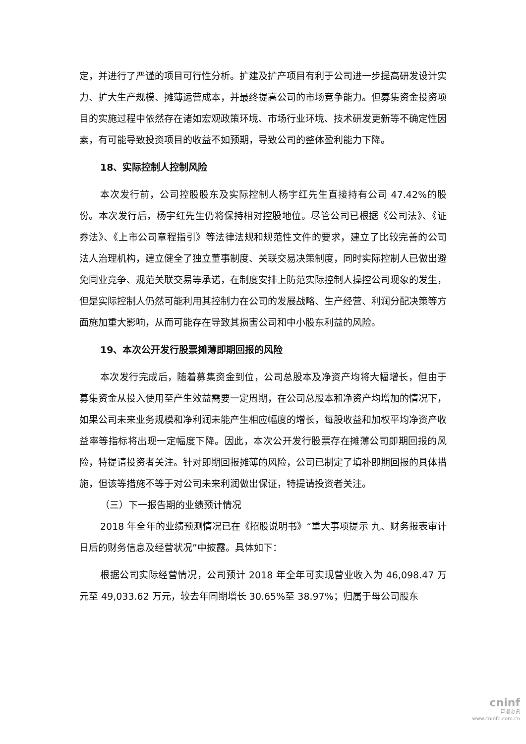定，并进行了严谨的项目可行性分析。扩建及扩产项目有利于公司进一步提高研发设计实力、扩大生产规模、摊薄运营成本，并最终提高公司的市场竞争能力。但募集资金投资项目的实施过程中依然存在诸如宏观政策环境、市场行业环境、技术研发更新等不确定性因素，有可能导致投资项目的收益不如预期，导致公司的整体盈利能力下降。
18、实际控制人控制风险
本次发行前，公司控股股东及实际控制人杨宇红先生直接持有公司 47.42%的股份。本次发行后，杨宇红先生仍将保持相对控股地位。尽管公司已根据《公司法》、《证券法》、《上市公司章程指引》等法律法规和规范性文件的要求，建立了比较完善的公司法人治理机构，建立健全了独立董事制度、关联交易决策制度，同时实际控制人已做出避免同业竞争、规范关联交易等承诺，在制度安排上防范实际控制人操控公司现象的发生，但是实际控制人仍然可能利用其控制力在公司的发展战略、生产经营、利润分配决策等方面施加重大影响，从而可能存在导致其损害公司和中小股东利益的风险。
19、本次公开发行股票摊薄即期回报的风险
本次发行完成后，随着募集资金到位，公司总股本及净资产均将大幅增长，但由于募集资金从投入使用至产生效益需要一定周期，在公司总股本和净资产均增加的情况下，如果公司未来业务规模和净利润未能产生相应幅度的增长，每股收益和加权平均净资产收益率等指标将出现一定幅度下降。因此，本次公开发行股票存在摊薄公司即期回报的风险，特提请投资者关注。针对即期回报摊薄的风险，公司已制定了填补即期回报的具体措施，但该等措施不等于对公司未来利润做出保证，特提请投资者关注。
（三）下一报告期的业绩预计情况
2018 年全年的业绩预测情况已在《招股说明书》“重大事项提示 九、财务报表审计日后的财务信息及经营状况”中披露。具体如下：
根据公司实际经营情况，公司预计 2018 年全年可实现营业收入为 46,098.47 万元至 49,033.62 万元，较去年同期增长 30.65%至 38.97%；归属于母公司股东
cninf
巨潮资讯
www.cninfo.com.cn